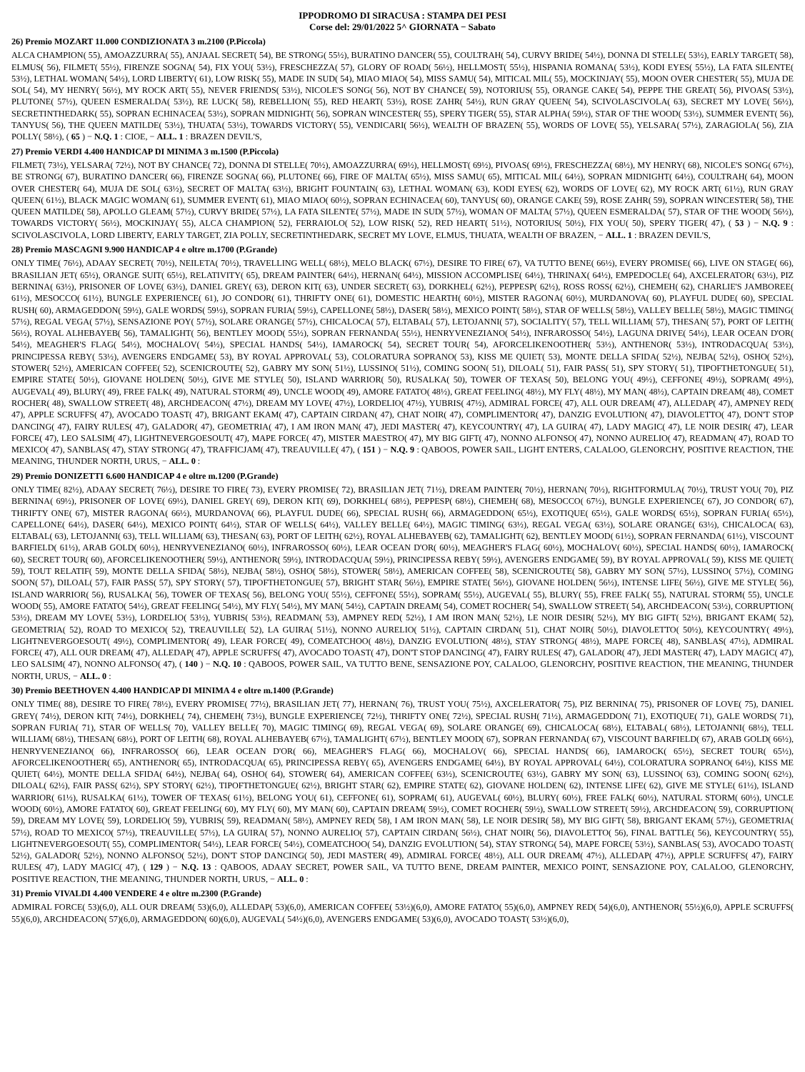IPPODROMO DI SIRACUSA : STAMPA DEI PESI
Corse del: 29/01/2022 5^ GIORNATA − Sabato
26) Premio MOZART 11.000 CONDIZIONATA 3 m.2100 (P.Piccola)
ALCA CHAMPION( 55), AMOAZZURRA( 55), ANJAAL SECRET( 54), BE STRONG( 55½), BURATINO DANCER( 55), COULTRAH( 54), CURVY BRIDE( 54½), DONNA DI STELLE( 53½), EARLY TARGET( 58), ELMUS( 56), FILMET( 55½), FIRENZE SOGNA( 54), FIX YOU( 53½), FRESCHEZZA( 57), GLORY OF ROAD( 56½), HELLMOST( 55½), HISPANIA ROMANA( 53½), KODI EYES( 55½), LA FATA SILENTE( 53½), LETHAL WOMAN( 54½), LORD LIBERTY( 61), LOW RISK( 55), MADE IN SUD( 54), MIAO MIAO( 54), MISS SAMU( 54), MITICAL MIL( 55), MOCKINJAY( 55), MOON OVER CHESTER( 55), MUJA DE SOL( 54), MY HENRY( 56½), MY ROCK ART( 55), NEVER FRIENDS( 53½), NICOLE'S SONG( 56), NOT BY CHANCE( 59), NOTORIUS( 55), ORANGE CAKE( 54), PEPPE THE GREAT( 56), PIVOAS( 53½), PLUTONE( 57½), QUEEN ESMERALDA( 53½), RE LUCK( 58), REBELLION( 55), RED HEART( 53½), ROSE ZAHR( 54½), RUN GRAY QUEEN( 54), SCIVOLASCIVOLA( 63), SECRET MY LOVE( 56½), SECRETINTHEDARK( 55), SOPRAN ECHINACEA( 53½), SOPRAN MIDNIGHT( 56), SOPRAN WINCESTER( 55), SPERY TIGER( 55), STAR ALPHA( 59½), STAR OF THE WOOD( 53½), SUMMER EVENT( 56), TANYUS( 56), THE QUEEN MATILDE( 53½), THUATA( 53½), TOWARDS VICTORY( 55), VENDICARI( 56½), WEALTH OF BRAZEN( 55), WORDS OF LOVE( 55), YELSARA( 57½), ZARAGIOLA( 56), ZIA POLLY( 58½), ( 65 ) − N.Q. 1 : CIOE, − ALL. 1 : BRAZEN DEVIL'S,
27) Premio VERDI 4.400 HANDICAP DI MINIMA 3 m.1500 (P.Piccola)
FILMET( 73½), YELSARA( 72½), NOT BY CHANCE( 72), DONNA DI STELLE( 70½), AMOAZZURRA( 69½), HELLMOST( 69½), PIVOAS( 69½), FRESCHEZZA( 68½), MY HENRY( 68), NICOLE'S SONG( 67½), BE STRONG( 67), BURATINO DANCER( 66), FIRENZE SOGNA( 66), PLUTONE( 66), FIRE OF MALTA( 65½), MISS SAMU( 65), MITICAL MIL( 64½), SOPRAN MIDNIGHT( 64½), COULTRAH( 64), MOON OVER CHESTER( 64), MUJA DE SOL( 63½), SECRET OF MALTA( 63½), BRIGHT FOUNTAIN( 63), LETHAL WOMAN( 63), KODI EYES( 62), WORDS OF LOVE( 62), MY ROCK ART( 61½), RUN GRAY QUEEN( 61½), BLACK MAGIC WOMAN( 61), SUMMER EVENT( 61), MIAO MIAO( 60½), SOPRAN ECHINACEA( 60), TANYUS( 60), ORANGE CAKE( 59), ROSE ZAHR( 59), SOPRAN WINCESTER( 58), THE QUEEN MATILDE( 58), APOLLO GLEAM( 57½), CURVY BRIDE( 57½), LA FATA SILENTE( 57½), MADE IN SUD( 57½), WOMAN OF MALTA( 57½), QUEEN ESMERALDA( 57), STAR OF THE WOOD( 56½), TOWARDS VICTORY( 56½), MOCKINJAY( 55), ALCA CHAMPION( 52), FERRAIOLO( 52), LOW RISK( 52), RED HEART( 51½), NOTORIUS( 50½), FIX YOU( 50), SPERY TIGER( 47), ( 53 ) − N.Q. 9 : SCIVOLASCIVOLA, LORD LIBERTY, EARLY TARGET, ZIA POLLY, SECRETINTHEDARK, SECRET MY LOVE, ELMUS, THUATA, WEALTH OF BRAZEN, − ALL. 1 : BRAZEN DEVIL'S,
28) Premio MASCAGNI 9.900 HANDICAP 4 e oltre m.1700 (P.Grande)
ONLY TIME( 76½), ADAAY SECRET( 70½), NEILETA( 70½), TRAVELLING WELL( 68½), MELO BLACK( 67½), DESIRE TO FIRE( 67), VA TUTTO BENE( 66½), EVERY PROMISE( 66), LIVE ON STAGE( 66), BRASILIAN JET( 65½), ORANGE SUIT( 65½), RELATIVITY( 65), DREAM PAINTER( 64½), HERNAN( 64½), MISSION ACCOMPLISE( 64½), THRINAX( 64½), EMPEDOCLE( 64), AXCELERATOR( 63½), PIZ BERNINA( 63½), PRISONER OF LOVE( 63½), DANIEL GREY( 63), DERON KIT( 63), UNDER SECRET( 63), DORKHEL( 62½), PEPPESP( 62½), ROSS ROSS( 62½), CHEMEH( 62), CHARLIE'S JAMBOREE( 61½), MESOCCO( 61½), BUNGLE EXPERIENCE( 61), JO CONDOR( 61), THRIFTY ONE( 61), DOMESTIC HEARTH( 60½), MISTER RAGONA( 60½), MURDANOVA( 60), PLAYFUL DUDE( 60), SPECIAL RUSH( 60), ARMAGEDDON( 59½), GALE WORDS( 59½), SOPRAN FURIA( 59½), CAPELLONE( 58½), DASER( 58½), MEXICO POINT( 58½), STAR OF WELLS( 58½), VALLEY BELLE( 58½), MAGIC TIMING( 57½), REGAL VEGA( 57½), SENSAZIONE POY( 57½), SOLARE ORANGE( 57½), CHICALOCA( 57), ELTABAL( 57), LETOJANNI( 57), SOCIALITY( 57), TELL WILLIAM( 57), THESAN( 57), PORT OF LEITH( 56½), ROYAL ALHEBAYEB( 56), TAMALIGHT( 56), BENTLEY MOOD( 55½), SOPRAN FERNANDA( 55½), HENRYVENEZIANO( 54½), INFRAROSSO( 54½), LAGUNA DRIVE( 54½), LEAR OCEAN D'OR( 54½), MEAGHER'S FLAG( 54½), MOCHALOV( 54½), SPECIAL HANDS( 54½), IAMAROCK( 54), SECRET TOUR( 54), AFORCELIKENOOTHER( 53½), ANTHENOR( 53½), INTRODACQUA( 53½), PRINCIPESSA REBY( 53½), AVENGERS ENDGAME( 53), BY ROYAL APPROVAL( 53), COLORATURA SOPRANO( 53), KISS ME QUIET( 53), MONTE DELLA SFIDA( 52½), NEJBA( 52½), OSHO( 52½), STOWER( 52½), AMERICAN COFFEE( 52), SCENICROUTE( 52), GABRY MY SON( 51½), LUSSINO( 51½), COMING SOON( 51), DILOAL( 51), FAIR PASS( 51), SPY STORY( 51), TIPOFTHETONGUE( 51), EMPIRE STATE( 50½), GIOVANE HOLDEN( 50½), GIVE ME STYLE( 50), ISLAND WARRIOR( 50), RUSALKA( 50), TOWER OF TEXAS( 50), BELONG YOU( 49½), CEFFONE( 49½), SOPRAM( 49½), AUGEVAL( 49), BLURY( 49), FREE FALK( 49), NATURAL STORM( 49), UNCLE WOOD( 49), AMORE FATATO( 48½), GREAT FEELING( 48½), MY FLY( 48½), MY MAN( 48½), CAPTAIN DREAM( 48), COMET ROCHER( 48), SWALLOW STREET( 48), ARCHDEACON( 47½), DREAM MY LOVE( 47½), LORDELIO( 47½), YUBRIS( 47½), ADMIRAL FORCE( 47), ALL OUR DREAM( 47), ALLEDAP( 47), AMPNEY RED( 47), APPLE SCRUFFS( 47), AVOCADO TOAST( 47), BRIGANT EKAM( 47), CAPTAIN CIRDAN( 47), CHAT NOIR( 47), COMPLIMENTOR( 47), DANZIG EVOLUTION( 47), DIAVOLETTO( 47), DON'T STOP DANCING( 47), FAIRY RULES( 47), GALADOR( 47), GEOMETRIA( 47), I AM IRON MAN( 47), JEDI MASTER( 47), KEYCOUNTRY( 47), LA GUIRA( 47), LADY MAGIC( 47), LE NOIR DESIR( 47), LEAR FORCE( 47), LEO SALSIM( 47), LIGHTNEVERGOESOUT( 47), MAPE FORCE( 47), MISTER MAESTRO( 47), MY BIG GIFT( 47), NONNO ALFONSO( 47), NONNO AURELIO( 47), READMAN( 47), ROAD TO MEXICO( 47), SANBLAS( 47), STAY STRONG( 47), TRAFFICJAM( 47), TREAUVILLE( 47), ( 151 ) − N.Q. 9 : QABOOS, POWER SAIL, LIGHT ENTERS, CALALOO, GLENORCHY, POSITIVE REACTION, THE MEANING, THUNDER NORTH, URUS, − ALL. 0 :
29) Premio DONIZETTI 6.600 HANDICAP 4 e oltre m.1200 (P.Grande)
ONLY TIME( 82½), ADAAY SECRET( 76½), DESIRE TO FIRE( 73), EVERY PROMISE( 72), BRASILIAN JET( 71½), DREAM PAINTER( 70½), HERNAN( 70½), RIGHTFORMULA( 70½), TRUST YOU( 70), PIZ BERNINA( 69½), PRISONER OF LOVE( 69½), DANIEL GREY( 69), DERON KIT( 69), DORKHEL( 68½), PEPPESP( 68½), CHEMEH( 68), MESOCCO( 67½), BUNGLE EXPERIENCE( 67), JO CONDOR( 67), THRIFTY ONE( 67), MISTER RAGONA( 66½), MURDANOVA( 66), PLAYFUL DUDE( 66), SPECIAL RUSH( 66), ARMAGEDDON( 65½), EXOTIQUE( 65½), GALE WORDS( 65½), SOPRAN FURIA( 65½), CAPELLONE( 64½), DASER( 64½), MEXICO POINT( 64½), STAR OF WELLS( 64½), VALLEY BELLE( 64½), MAGIC TIMING( 63½), REGAL VEGA( 63½), SOLARE ORANGE( 63½), CHICALOCA( 63), ELTABAL( 63), LETOJANNI( 63), TELL WILLIAM( 63), THESAN( 63), PORT OF LEITH( 62½), ROYAL ALHEBAYEB( 62), TAMALIGHT( 62), BENTLEY MOOD( 61½), SOPRAN FERNANDA( 61½), VISCOUNT BARFIELD( 61½), ARAB GOLD( 60½), HENRYVENEZIANO( 60½), INFRAROSSO( 60½), LEAR OCEAN D'OR( 60½), MEAGHER'S FLAG( 60½), MOCHALOV( 60½), SPECIAL HANDS( 60½), IAMAROCK( 60), SECRET TOUR( 60), AFORCELIKENOOTHER( 59½), ANTHENOR( 59½), INTRODACQUA( 59½), PRINCIPESSA REBY( 59½), AVENGERS ENDGAME( 59), BY ROYAL APPROVAL( 59), KISS ME QUIET( 59), TOUT RELATIF( 59), MONTE DELLA SFIDA( 58½), NEJBA( 58½), OSHO( 58½), STOWER( 58½), AMERICAN COFFEE( 58), SCENICROUTE( 58), GABRY MY SON( 57½), LUSSINO( 57½), COMING SOON( 57), DILOAL( 57), FAIR PASS( 57), SPY STORY( 57), TIPOFTHETONGUE( 57), BRIGHT STAR( 56½), EMPIRE STATE( 56½), GIOVANE HOLDEN( 56½), INTENSE LIFE( 56½), GIVE ME STYLE( 56), ISLAND WARRIOR( 56), RUSALKA( 56), TOWER OF TEXAS( 56), BELONG YOU( 55½), CEFFONE( 55½), SOPRAM( 55½), AUGEVAL( 55), BLURY( 55), FREE FALK( 55), NATURAL STORM( 55), UNCLE WOOD( 55), AMORE FATATO( 54½), GREAT FEELING( 54½), MY FLY( 54½), MY MAN( 54½), CAPTAIN DREAM( 54), COMET ROCHER( 54), SWALLOW STREET( 54), ARCHDEACON( 53½), CORRUPTION( 53½), DREAM MY LOVE( 53½), LORDELIO( 53½), YUBRIS( 53½), READMAN( 53), AMPNEY RED( 52½), I AM IRON MAN( 52½), LE NOIR DESIR( 52½), MY BIG GIFT( 52½), BRIGANT EKAM( 52), GEOMETRIA( 52), ROAD TO MEXICO( 52), TREAUVILLE( 52), LA GUIRA( 51½), NONNO AURELIO( 51½), CAPTAIN CIRDAN( 51), CHAT NOIR( 50½), DIAVOLETTO( 50½), KEYCOUNTRY( 49½), LIGHTNEVERGOESOUT( 49½), COMPLIMENTOR( 49), LEAR FORCE( 49), COMEATCHOO( 48½), DANZIG EVOLUTION( 48½), STAY STRONG( 48½), MAPE FORCE( 48), SANBLAS( 47½), ADMIRAL FORCE( 47), ALL OUR DREAM( 47), ALLEDAP( 47), APPLE SCRUFFS( 47), AVOCADO TOAST( 47), DON'T STOP DANCING( 47), FAIRY RULES( 47), GALADOR( 47), JEDI MASTER( 47), LADY MAGIC( 47), LEO SALSIM( 47), NONNO ALFONSO( 47), ( 140 ) − N.Q. 10 : QABOOS, POWER SAIL, VA TUTTO BENE, SENSAZIONE POY, CALALOO, GLENORCHY, POSITIVE REACTION, THE MEANING, THUNDER NORTH, URUS, − ALL. 0 :
30) Premio BEETHOVEN 4.400 HANDICAP DI MINIMA 4 e oltre m.1400 (P.Grande)
ONLY TIME( 88), DESIRE TO FIRE( 78½), EVERY PROMISE( 77½), BRASILIAN JET( 77), HERNAN( 76), TRUST YOU( 75½), AXCELERATOR( 75), PIZ BERNINA( 75), PRISONER OF LOVE( 75), DANIEL GREY( 74½), DERON KIT( 74½), DORKHEL( 74), CHEMEH( 73½), BUNGLE EXPERIENCE( 72½), THRIFTY ONE( 72½), SPECIAL RUSH( 71½), ARMAGEDDON( 71), EXOTIQUE( 71), GALE WORDS( 71), SOPRAN FURIA( 71), STAR OF WELLS( 70), VALLEY BELLE( 70), MAGIC TIMING( 69), REGAL VEGA( 69), SOLARE ORANGE( 69), CHICALOCA( 68½), ELTABAL( 68½), LETOJANNI( 68½), TELL WILLIAM( 68½), THESAN( 68½), PORT OF LEITH( 68), ROYAL ALHEBAYEB( 67½), TAMALIGHT( 67½), BENTLEY MOOD( 67), SOPRAN FERNANDA( 67), VISCOUNT BARFIELD( 67), ARAB GOLD( 66½), HENRYVENEZIANO( 66), INFRAROSSO( 66), LEAR OCEAN D'OR( 66), MEAGHER'S FLAG( 66), MOCHALOV( 66), SPECIAL HANDS( 66), IAMAROCK( 65½), SECRET TOUR( 65½), AFORCELIKENOOTHER( 65), ANTHENOR( 65), INTRODACQUA( 65), PRINCIPESSA REBY( 65), AVENGERS ENDGAME( 64½), BY ROYAL APPROVAL( 64½), COLORATURA SOPRANO( 64½), KISS ME QUIET( 64½), MONTE DELLA SFIDA( 64½), NEJBA( 64), OSHO( 64), STOWER( 64), AMERICAN COFFEE( 63½), SCENICROUTE( 63½), GABRY MY SON( 63), LUSSINO( 63), COMING SOON( 62½), DILOAL( 62½), FAIR PASS( 62½), SPY STORY( 62½), TIPOFTHETONGUE( 62½), BRIGHT STAR( 62), EMPIRE STATE( 62), GIOVANE HOLDEN( 62), INTENSE LIFE( 62), GIVE ME STYLE( 61½), ISLAND WARRIOR( 61½), RUSALKA( 61½), TOWER OF TEXAS( 61½), BELONG YOU( 61), CEFFONE( 61), SOPRAM( 61), AUGEVAL( 60½), BLURY( 60½), FREE FALK( 60½), NATURAL STORM( 60½), UNCLE WOOD( 60½), AMORE FATATO( 60), GREAT FEELING( 60), MY FLY( 60), MY MAN( 60), CAPTAIN DREAM( 59½), COMET ROCHER( 59½), SWALLOW STREET( 59½), ARCHDEACON( 59), CORRUPTION( 59), DREAM MY LOVE( 59), LORDELIO( 59), YUBRIS( 59), READMAN( 58½), AMPNEY RED( 58), I AM IRON MAN( 58), LE NOIR DESIR( 58), MY BIG GIFT( 58), BRIGANT EKAM( 57½), GEOMETRIA( 57½), ROAD TO MEXICO( 57½), TREAUVILLE( 57½), LA GUIRA( 57), NONNO AURELIO( 57), CAPTAIN CIRDAN( 56½), CHAT NOIR( 56), DIAVOLETTO( 56), FINAL BATTLE( 56), KEYCOUNTRY( 55), LIGHTNEVERGOESOUT( 55), COMPLIMENTOR( 54½), LEAR FORCE( 54½), COMEATCHOO( 54), DANZIG EVOLUTION( 54), STAY STRONG( 54), MAPE FORCE( 53½), SANBLAS( 53), AVOCADO TOAST( 52½), GALADOR( 52½), NONNO ALFONSO( 52½), DON'T STOP DANCING( 50), JEDI MASTER( 49), ADMIRAL FORCE( 48½), ALL OUR DREAM( 47½), ALLEDAP( 47½), APPLE SCRUFFS( 47), FAIRY RULES( 47), LADY MAGIC( 47), ( 129 ) − N.Q. 13 : QABOOS, ADAAY SECRET, POWER SAIL, VA TUTTO BENE, DREAM PAINTER, MEXICO POINT, SENSAZIONE POY, CALALOO, GLENORCHY, POSITIVE REACTION, THE MEANING, THUNDER NORTH, URUS, − ALL. 0 :
31) Premio VIVALDI 4.400 VENDERE 4 e oltre m.2300 (P.Grande)
ADMIRAL FORCE( 53)(6,0), ALL OUR DREAM( 53)(6,0), ALLEDAP( 53)(6,0), AMERICAN COFFEE( 53½)(6,0), AMORE FATATO( 55)(6,0), AMPNEY RED( 54)(6,0), ANTHENOR( 55½)(6,0), APPLE SCRUFFS( 55)(6,0), ARCHDEACON( 57)(6,0), ARMAGEDDON( 60)(6,0), AUGEVAL( 54½)(6,0), AVENGERS ENDGAME( 53)(6,0), AVOCADO TOAST( 53½)(6,0),